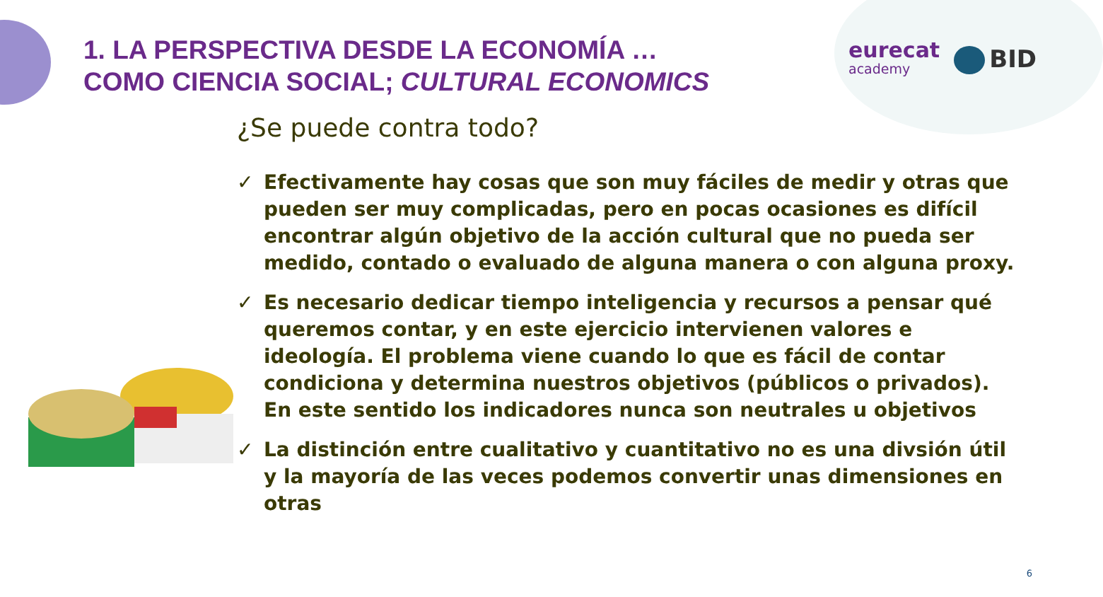1. LA PERSPECTIVA DESDE LA ECONOMÍA …
COMO CIENCIA SOCIAL; CULTURAL ECONOMICS
eurecat
academy
BID
¿Se puede contra todo?
✓ Efectivamente hay cosas que son muy fáciles de medir y otras que pueden ser muy complicadas, pero en pocas ocasiones es difícil encontrar algún objetivo de la acción cultural que no pueda ser medido, contado o evaluado de alguna manera o con alguna proxy.
✓ Es necesario dedicar tiempo inteligencia y recursos a pensar qué queremos contar, y en este ejercicio intervienen valores e ideología. El problema viene cuando lo que es fácil de contar condiciona y determina nuestros objetivos (públicos o privados). En este sentido los indicadores nunca son neutrales u objetivos
✓ La distinción entre cualitativo y cuantitativo no es una divsión útil y la mayoría de las veces podemos convertir unas dimensiones en otras
6